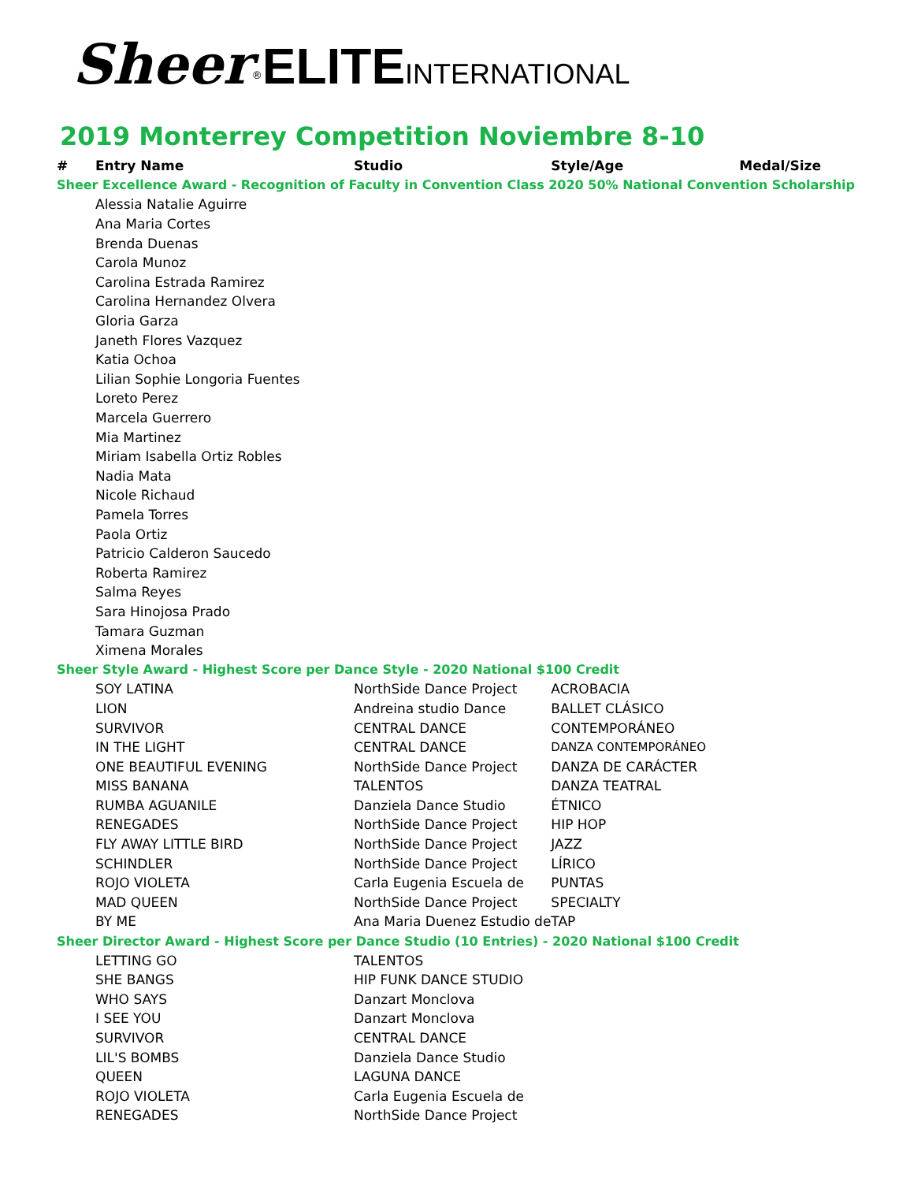Sheer<sup>®</sup>ELITE INTERNATIONAL
2019 Monterrey Competition Noviembre 8-10
| # | Entry Name | Studio | Style/Age | Medal/Size |
| --- | --- | --- | --- | --- |
| Sheer Excellence Award - Recognition of Faculty in Convention Class 2020 50% National Convention Scholarship | | | | |
| | Alessia Natalie Aguirre | | | |
| | Ana Maria Cortes | | | |
| | Brenda Duenas | | | |
| | Carola Munoz | | | |
| | Carolina Estrada Ramirez | | | |
| | Carolina Hernandez Olvera | | | |
| | Gloria Garza | | | |
| | Janeth Flores Vazquez | | | |
| | Katia Ochoa | | | |
| | Lilian Sophie Longoria Fuentes | | | |
| | Loreto Perez | | | |
| | Marcela Guerrero | | | |
| | Mia Martinez | | | |
| | Miriam Isabella Ortiz Robles | | | |
| | Nadia Mata | | | |
| | Nicole Richaud | | | |
| | Pamela Torres | | | |
| | Paola Ortiz | | | |
| | Patricio Calderon Saucedo | | | |
| | Roberta Ramirez | | | |
| | Salma Reyes | | | |
| | Sara Hinojosa Prado | | | |
| | Tamara Guzman | | | |
| | Ximena Morales | | | |
| Sheer Style Award - Highest Score per Dance Style - 2020 National $100 Credit | | | | |
| | SOY LATINA | NorthSide Dance Project | ACROBACIA | |
| | LION | Andreina studio Dance | BALLET CLÁSICO | |
| | SURVIVOR | CENTRAL DANCE | CONTEMPORÁNEO | |
| | IN THE LIGHT | CENTRAL DANCE | DANZA CONTEMPORÁNEO | |
| | ONE BEAUTIFUL EVENING | NorthSide Dance Project | DANZA DE CARÁCTER | |
| | MISS BANANA | TALENTOS | DANZA TEATRAL | |
| | RUMBA AGUANILE | Danziela Dance Studio | ÉTNICO | |
| | RENEGADES | NorthSide Dance Project | HIP HOP | |
| | FLY AWAY LITTLE BIRD | NorthSide Dance Project | JAZZ | |
| | SCHINDLER | NorthSide Dance Project | LÍRICO | |
| | ROJO VIOLETA | Carla Eugenia Escuela de | PUNTAS | |
| | MAD QUEEN | NorthSide Dance Project | SPECIALTY | |
| | BY ME | Ana Maria Duenez Estudio de | TAP | |
| Sheer Director Award - Highest Score per Dance Studio (10 Entries) - 2020 National $100 Credit | | | | |
| | LETTING GO | TALENTOS | | |
| | SHE BANGS | HIP FUNK DANCE STUDIO | | |
| | WHO SAYS | Danzart Monclova | | |
| | I SEE YOU | Danzart Monclova | | |
| | SURVIVOR | CENTRAL DANCE | | |
| | LIL'S BOMBS | Danziela Dance Studio | | |
| | QUEEN | LAGUNA DANCE | | |
| | ROJO VIOLETA | Carla Eugenia Escuela de | | |
| | RENEGADES | NorthSide Dance Project | | |